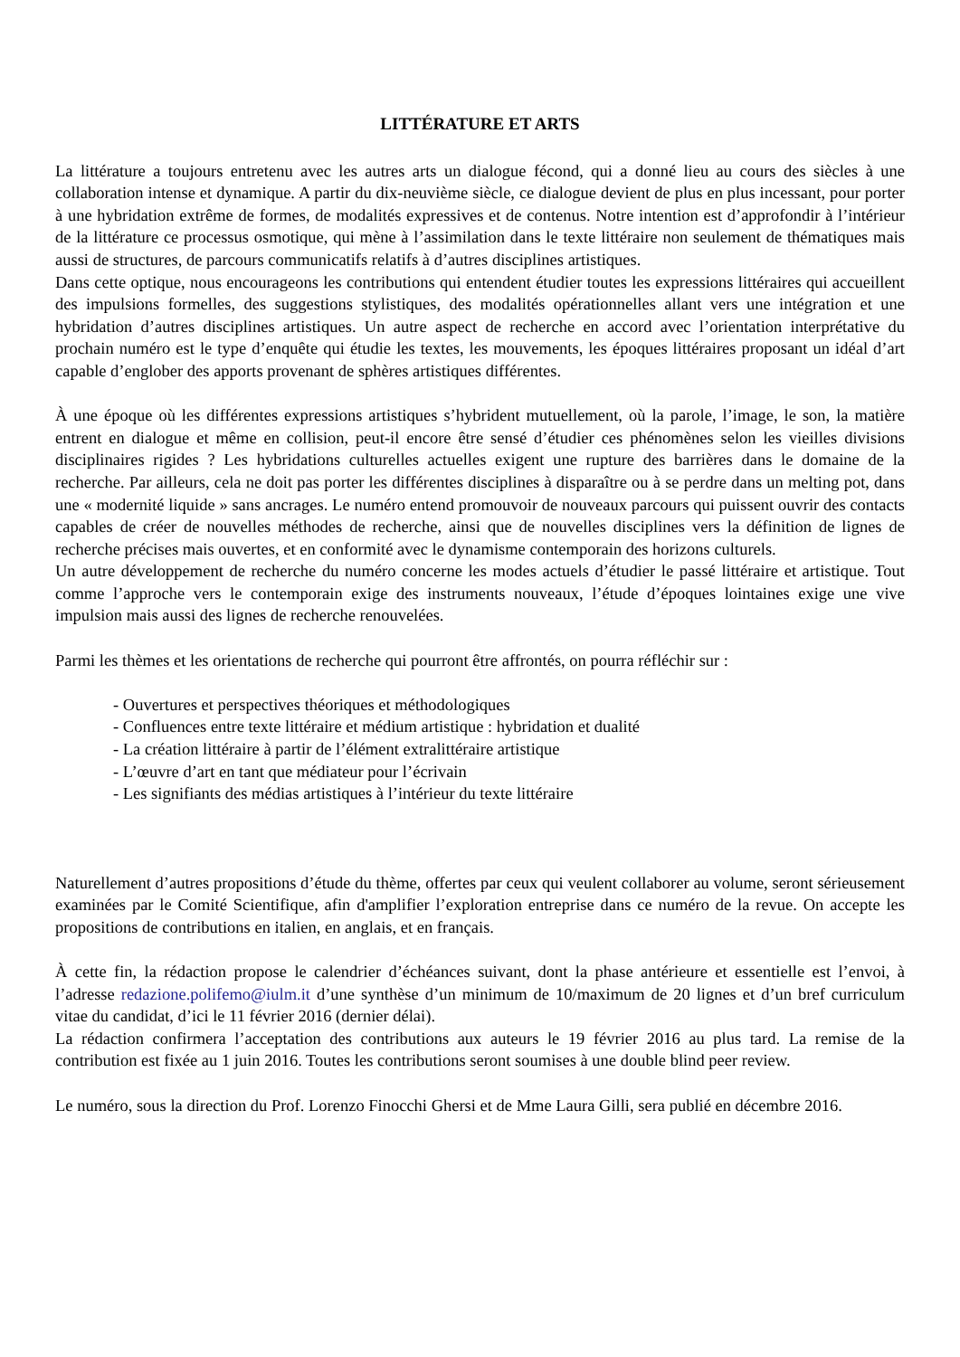LITTÉRATURE ET ARTS
La littérature a toujours entretenu avec les autres arts un dialogue fécond, qui a donné lieu au cours des siècles à une collaboration intense et dynamique. A partir du dix-neuvième siècle, ce dialogue devient de plus en plus incessant, pour porter à une hybridation extrême de formes, de modalités expressives et de contenus. Notre intention est d’approfondir à l’intérieur de la littérature ce processus osmotique, qui mène à l’assimilation dans le texte littéraire non seulement de thématiques mais aussi de structures, de parcours communicatifs relatifs à d’autres disciplines artistiques.
Dans cette optique, nous encourageons les contributions qui entendent étudier toutes les expressions littéraires qui accueillent des impulsions formelles, des suggestions stylistiques, des modalités opérationnelles allant vers une intégration et une hybridation d’autres disciplines artistiques. Un autre aspect de recherche en accord avec l’orientation interprétative du prochain numéro est le type d’enquête qui étudie les textes, les mouvements, les époques littéraires proposant un idéal d’art capable d’englober des apports provenant de sphères artistiques différentes.
À une époque où les différentes expressions artistiques s’hybrident mutuellement, où la parole, l’image, le son, la matière entrent en dialogue et même en collision, peut-il encore être sensé d’étudier ces phénomènes selon les vieilles divisions disciplinaires rigides ? Les hybridations culturelles actuelles exigent une rupture des barrières dans le domaine de la recherche. Par ailleurs, cela ne doit pas porter les différentes disciplines à disparaître ou à se perdre dans un melting pot, dans une « modernité liquide » sans ancrages. Le numéro entend promouvoir de nouveaux parcours qui puissent ouvrir des contacts capables de créer de nouvelles méthodes de recherche, ainsi que de nouvelles disciplines vers la définition de lignes de recherche précises mais ouvertes, et en conformité avec le dynamisme contemporain des horizons culturels.
Un autre développement de recherche du numéro concerne les modes actuels d’étudier le passé littéraire et artistique. Tout comme l’approche vers le contemporain exige des instruments nouveaux, l’étude d’époques lointaines exige une vive impulsion mais aussi des lignes de recherche renouvelées.
Parmi les thèmes et les orientations de recherche qui pourront être affrontés, on pourra réfléchir sur :
- Ouvertures et perspectives théoriques et méthodologiques
- Confluences entre texte littéraire et médium artistique : hybridation et dualité
- La création littéraire à partir de l’élément extralittéraire artistique
- L’œuvre d’art en tant que médiateur pour l’écrivain
- Les signifiants des médias artistiques à l’intérieur du texte littéraire
Naturellement d’autres propositions d’étude du thème, offertes par ceux qui veulent collaborer au volume, seront sérieusement examinées par le Comité Scientifique, afin d'amplifier l’exploration entreprise dans ce numéro de la revue. On accepte les propositions de contributions en italien, en anglais, et en français.
À cette fin, la rédaction propose le calendrier d’échéances suivant, dont la phase antérieure et essentielle est l’envoi, à l’adresse redazione.polifemo@iulm.it d’une synthèse d’un minimum de 10/maximum de 20 lignes et d’un bref curriculum vitae du candidat, d’ici le 11 février 2016 (dernier délai).
La rédaction confirmera l’acceptation des contributions aux auteurs le 19 février 2016 au plus tard. La remise de la contribution est fixée au 1 juin 2016. Toutes les contributions seront soumises à une double blind peer review.
Le numéro, sous la direction du Prof. Lorenzo Finocchi Ghersi et de Mme Laura Gilli, sera publié en décembre 2016.